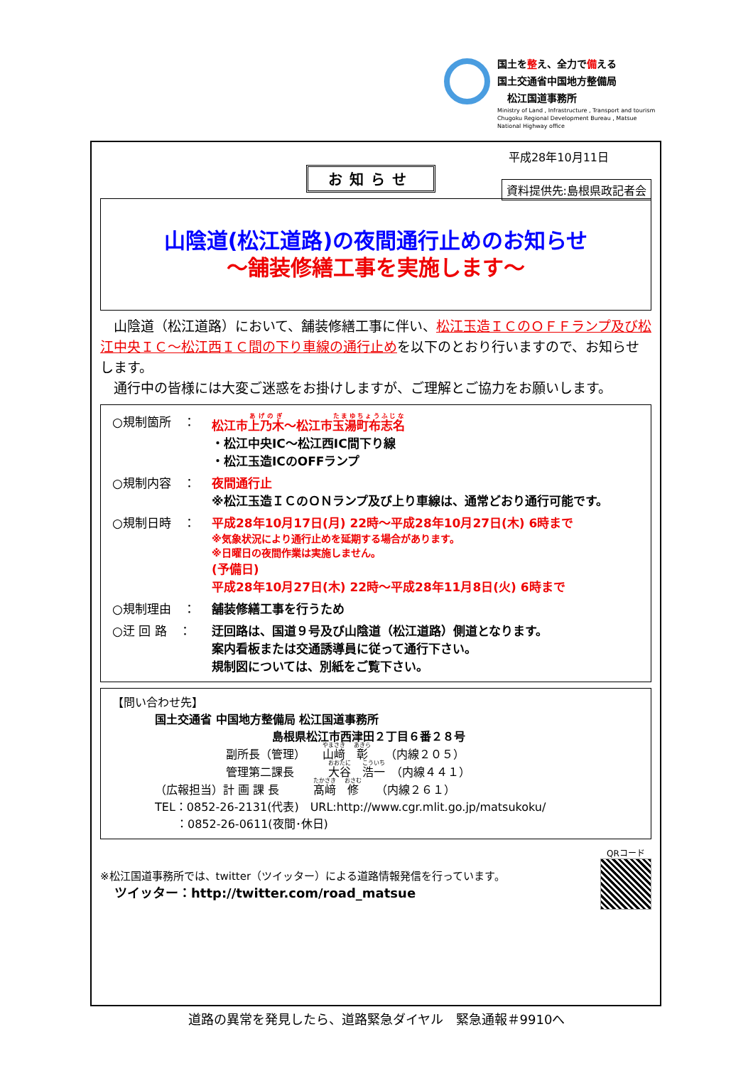国土を整え、全力で備える
国土交通省中国地方整備局
　松江国道事務所
Ministry of Land , Infrastructure , Transport and tourism Chugoku Regional Development Bureau , Matsue National Highway office
平成28年10月11日
お知らせ 資料提供先:島根県政記者会
山陰道(松江道路)の夜間通行止めのお知らせ
～舗装修繕工事を実施します～
　山陰道（松江道路）において、舗装修繕工事に伴い、松江玉造ＩＣのＯＦＦランプ及び松江中央ＩＣ～松江西ＩＣ間の下り車線の通行止めを以下のとおり行いますので、お知らせします。
　通行中の皆様には大変ご迷惑をお掛けしますが、ご理解とご協力をお願いします。
○規制箇所　： 松江市上乃木～松江市玉湯町布志名
・松江中央IC～松江西IC間下り線
・松江玉造ICのOFFランプ
○規制内容　： 夜間通行止
※松江玉造ＩＣのＯＮランプ及び上り車線は、通常どおり通行可能です。
○規制日時　： 平成28年10月17日(月) 22時～平成28年10月27日(木) 6時まで
※気象状況により通行止めを延期する場合があります。
※日曜日の夜間作業は実施しません。
(予備日)
平成28年10月27日(木) 22時～平成28年11月8日(火) 6時まで
○規制理由　： 舗装修繕工事を行うため
○迂 回 路　： 迂回路は、国道９号及び山陰道（松江道路）側道となります。
案内看板または交通誘導員に従って通行下さい。
規制図については、別紙をご覧下さい。
【問い合わせ先】
国土交通省 中国地方整備局 松江国道事務所
島根県松江市西津田２丁目６番２８号
副所長（管理）　　山﨑　彰　　（内線２０５）
管理第二課長　　　大谷　浩一　（内線４４１）
（広報担当）計 画 課 長　　　髙﨑　修　　（内線２６１）
TEL：0852-26-2131(代表)　URL:http://www.cgr.mlit.go.jp/matsukoku/
：0852-26-0611(夜間･休日)
※松江国道事務所では、twitter（ツイッター）による道路情報発信を行っています。
ツイッター：http://twitter.com/road_matsue
QRコード
道路の異常を発見したら、道路緊急ダイヤル　緊急通報＃9910へ